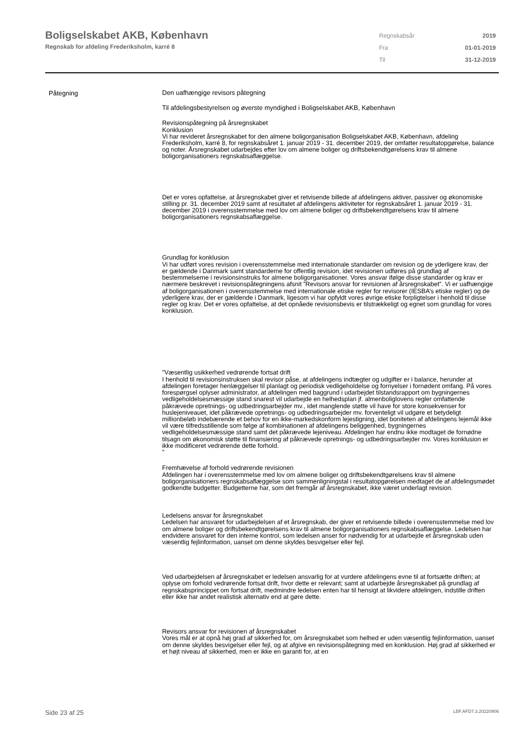Boligselskabet AKB, København
Regnskab for afdeling Frederiksholm, karré 8
| Regnskabsår | 2019 |
| Fra | 01-01-2019 |
| Til | 31-12-2019 |
Påtegning
Den uafhængige revisors påtegning
Til afdelingsbestyrelsen og øverste myndighed i Boligselskabet AKB, København
Revisionspåtegning på årsregnskabet
Konklusion
Vi har revideret årsregnskabet for den almene boligorganisation Boligselskabet AKB, København, afdeling Frederiksholm, karré 8, for regnskabsåret 1. januar 2019 - 31. december 2019, der omfatter resultatopgørelse, balance og noter. Årsregnskabet udarbejdes efter lov om almene boliger og driftsbekendtgørelsens krav til almene boligorganisationers regnskabsaflæggelse.
Det er vores opfattelse, at årsregnskabet giver et retvisende billede af afdelingens aktiver, passiver og økonomiske stilling pr. 31. december 2019 samt af resultatet af afdelingens aktiviteter for regnskabsåret 1. januar 2019 - 31. december 2019 i overensstemmelse med lov om almene boliger og driftsbekendtgørelsens krav til almene boligorganisationers regnskabsaflæggelse.
Grundlag for konklusion
Vi har udført vores revision i overensstemmelse med internationale standarder om revision og de yderligere krav, der er gældende i Danmark samt standarderne for offentlig revision, idet revisionen udføres på grundlag af bestemmelserne i revisionsinstruks for almene boligorganisationer. Vores ansvar ifølge disse standarder og krav er nærmere beskrevet i revisionspåtegningens afsnit ”Revisors ansvar for revisionen af årsregnskabet”. Vi er uafhængige af boligorganisationen i overensstemmelse med internationale etiske regler for revisorer (IESBA’s etiske regler) og de yderligere krav, der er gældende i Danmark, ligesom vi har opfyldt vores øvrige etiske forpligtelser i henhold til disse regler og krav. Det er vores opfattelse, at det opnåede revisionsbevis er tilstrækkeligt og egnet som grundlag for vores konklusion.
"Væsentlig usikkerhed vedrørende fortsat drift
I henhold til revisionsinstruksen skal revisor påse, at afdelingens indtægter og udgifter er i balance, herunder at afdelingen foretager henlæggelser til planlagt og periodisk vedligeholdelse og fornyelser i fornødent omfang. På vores forespørgsel oplyser administrator, at afdelingen med baggrund i udarbejdet tilstandsrapport om bygningernes vedligeholdelsesmæssige stand snarest vil udarbejde en helhedsplan jf. almenboliglovens regler omfattende påkrævede opretnings- og udbedringsarbejder mv., idet manglende støtte vil have for store konsekvenser for huslejeniveauet, idet påkrævede opretnings- og udbedringsarbejder mv. forventeligt vil udgøre et betydeligt millionbeløb indebærende et behov for en ikke-markedskonform lejestigning, idet boniteten af afdelingens lejemål ikke vil være tilfredsstillende som følge af kombinationen af afdelingens beliggenhed, bygningernes vedligeholdelsesmæssige stand samt det påkrævede lejeniveau. Afdelingen har endnu ikke modtaget de fornødne tilsagn om økonomisk støtte til finansiering af påkrævede opretnings- og udbedringsarbejder mv. Vores konklusion er ikke modificeret vedrørende dette forhold.
"
Fremhævelse af forhold vedrørende revisionen
Afdelingen har i overensstemmelse med lov om almene boliger og driftsbekendtgørelsens krav til almene boligorganisationers regnskabsaflæggelse som sammenligningstal i resultatopgørelsen medtaget de af afdelingsmødet godkendte budgetter. Budgetterne har, som det fremgår af årsregnskabet, ikke været underlagt revision.
Ledelsens ansvar for årsregnskabet
Ledelsen har ansvaret for udarbejdelsen af et årsregnskab, der giver et retvisende billede i overensstemmelse med lov om almene boliger og driftsbekendtgørelsens krav til almene boligorganisationers regnskabsaflæggelse. Ledelsen har endvidere ansvaret for den interne kontrol, som ledelsen anser for nødvendig for at udarbejde et årsregnskab uden væsentlig fejlinformation, uanset om denne skyldes besvigelser eller fejl.
Ved udarbejdelsen af årsregnskabet er ledelsen ansvarlig for at vurdere afdelingens evne til at fortsætte driften; at oplyse om forhold vedrørende fortsat drift, hvor dette er relevant; samt at udarbejde årsregnskabet på grundlag af regnskabsprincippet om fortsat drift, medmindre ledelsen enten har til hensigt at likvidere afdelingen, indstille driften eller ikke har andet realistisk alternativ end at gøre dette.
Revisors ansvar for revisionen af årsregnskabet
Vores mål er at opnå høj grad af sikkerhed for, om årsregnskabet som helhed er uden væsentlig fejlinformation, uanset om denne skyldes besvigelser eller fejl, og at afgive en revisionspåtegning med en konklusion. Høj grad af sikkerhed er et højt niveau af sikkerhed, men er ikke en garanti for, at en
Side 23 af 25 LBF.AFD7.3.20220906